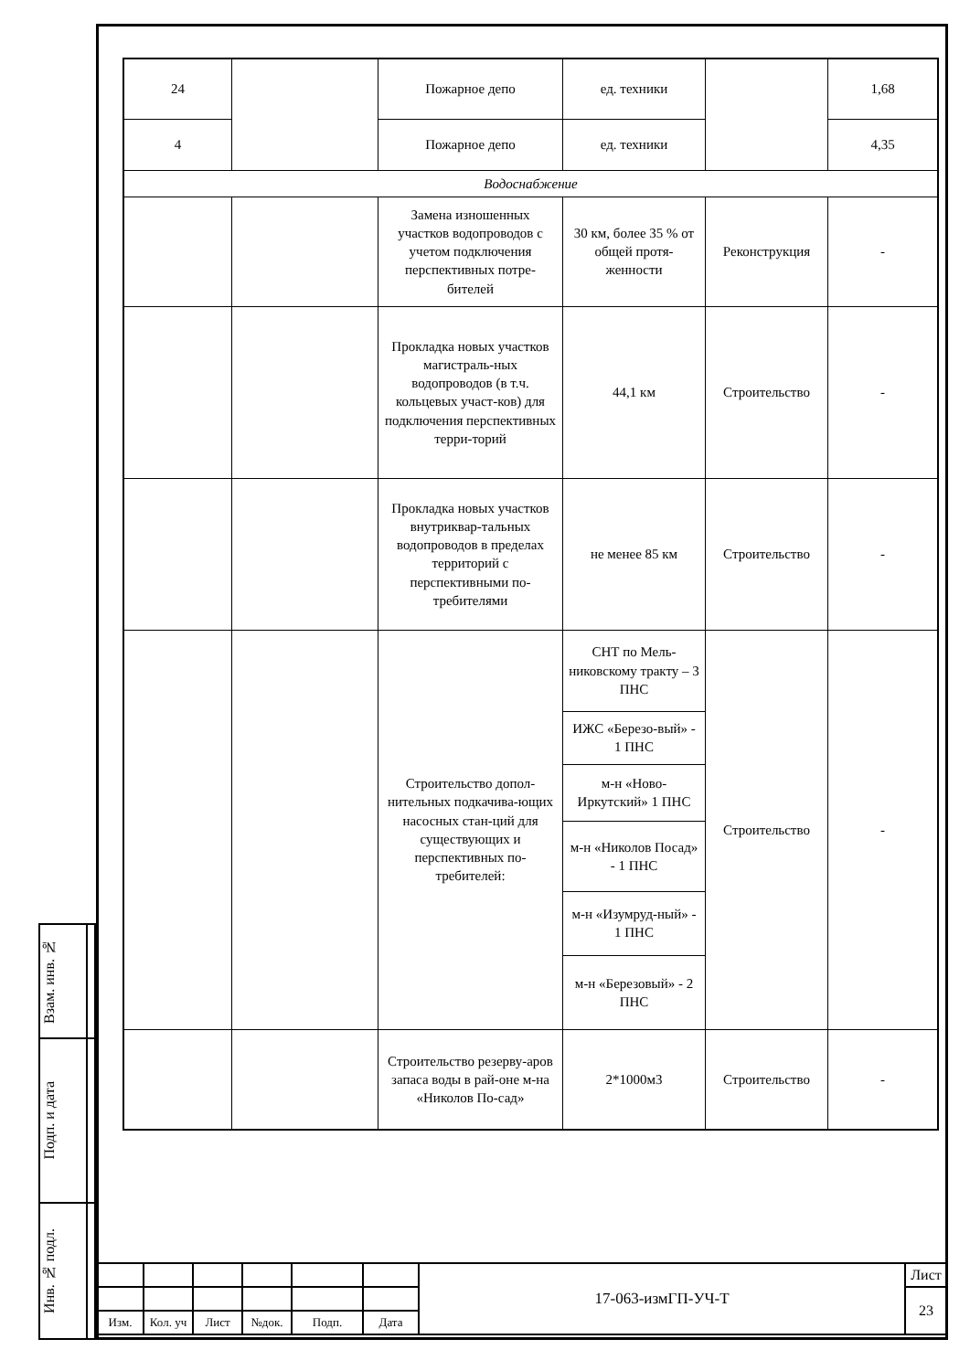| 24 | | Пожарное депо | ед. техники | | 1,68 |
| 4 | | Пожарное депо | ед. техники | | 4,35 |
| Водоснабжение | | | | | |
| | | Замена изношенных участков водопроводов с учетом подключения перспективных потре-бителей | 30 км, более 35 % от общей протя-женности | Реконструкция | - |
| | | Прокладка новых участков магистраль-ных водопроводов (в т.ч. кольцевых участ-ков) для подключения перспективных терри-торий | 44,1 км | Строительство | - |
| | | Прокладка новых участков внутриквар-тальных водопроводов в пределах территорий с перспективными по-требителями | не менее 85 км | Строительство | - |
| | | Строительство допол-нительных подкачива-ющих насосных стан-ций для существующих и перспективных по-требителей: | СНТ по Мель-никовскому тракту – 3 ПНС | Строительство | - |
| | | | ИЖС «Березо-вый» - 1 ПНС | | |
| | | | м-н «Ново-Иркутский» 1 ПНС | | |
| | | | м-н «Николов Посад» - 1 ПНС | | |
| | | | м-н «Изумруд-ный» - 1 ПНС | | |
| | | | м-н «Березовый» - 2 ПНС | | |
| | | Строительство резерву-аров запаса воды в рай-оне м-на «Николов По-сад» | 2*1000м3 | Строительство | - |
| Взам. инв. № | |
| Подп. и дата | |
| Инв. № подл. | |
| | | | | | | 17-063-измГП-УЧ-Т | Лист |
| | | | | | | | 23 |
| Изм. | Кол. уч | Лист | №док. | Подп. | Дата | | |